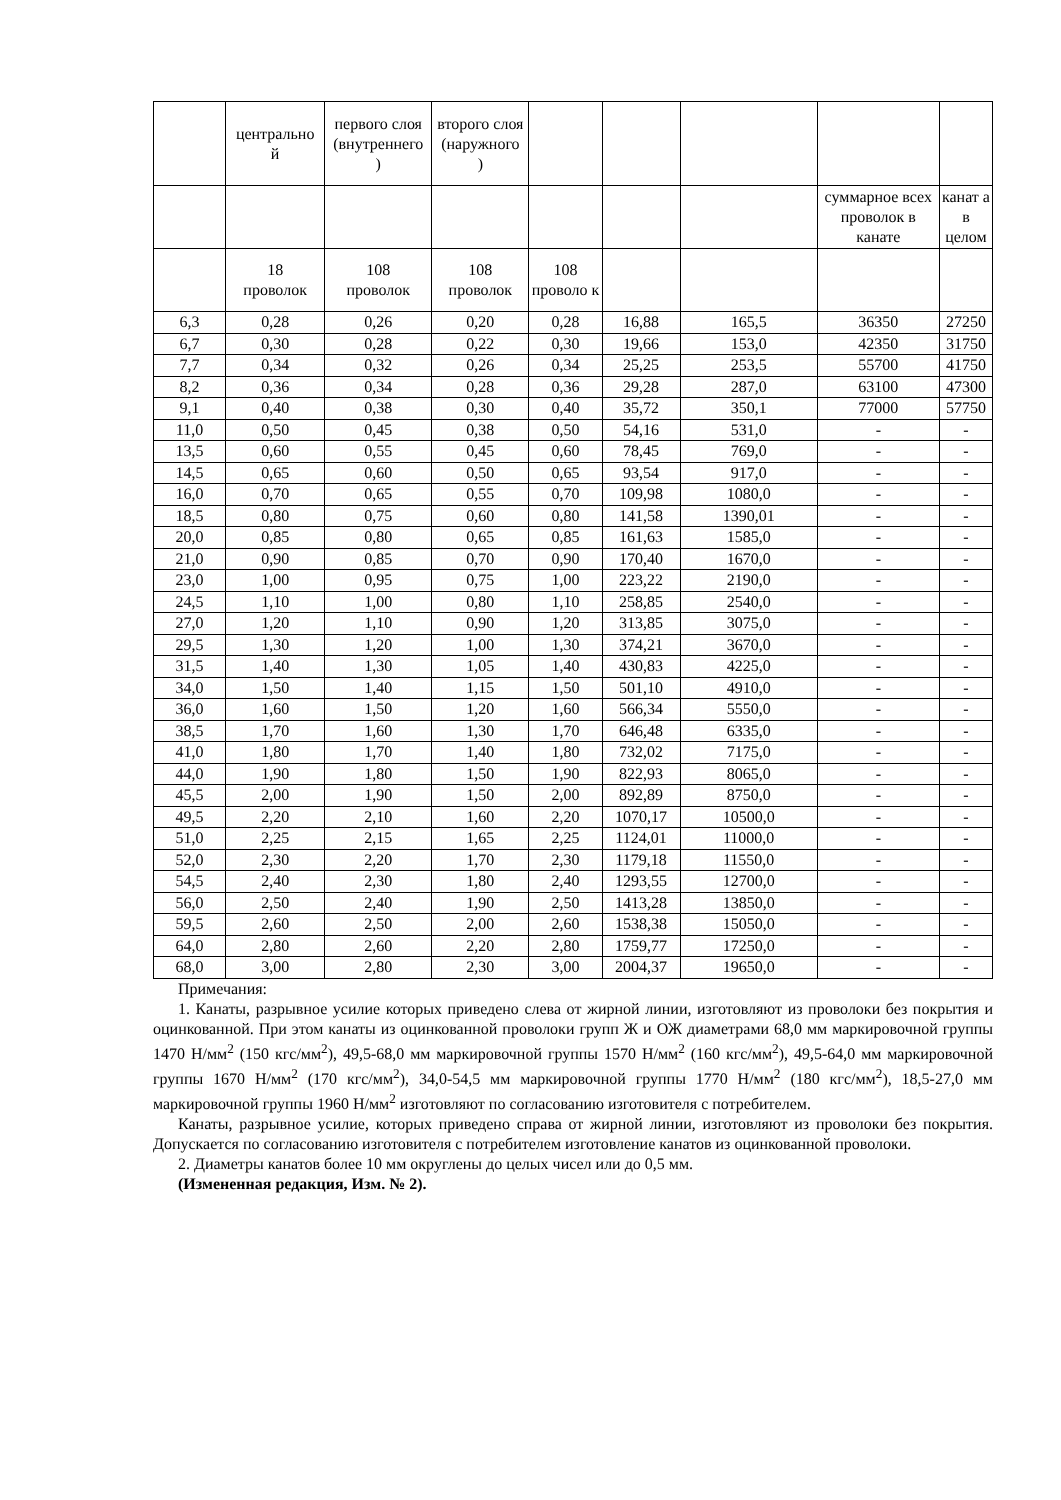| | центрально й | первого слоя (внутреннего ) | второго слоя (наружного ) | | | | | |
| --- | --- | --- | --- | --- | --- | --- | --- | --- |
| | | | | | | | суммарное всех проволок в канате | канат а в целом |
| | 18 проволок | 108 проволок | 108 проволок | 108 проволо к | | | | |
| 6,3 | 0,28 | 0,26 | 0,20 | 0,28 | 16,88 | 165,5 | 36350 | 27250 |
| 6,7 | 0,30 | 0,28 | 0,22 | 0,30 | 19,66 | 153,0 | 42350 | 31750 |
| 7,7 | 0,34 | 0,32 | 0,26 | 0,34 | 25,25 | 253,5 | 55700 | 41750 |
| 8,2 | 0,36 | 0,34 | 0,28 | 0,36 | 29,28 | 287,0 | 63100 | 47300 |
| 9,1 | 0,40 | 0,38 | 0,30 | 0,40 | 35,72 | 350,1 | 77000 | 57750 |
| 11,0 | 0,50 | 0,45 | 0,38 | 0,50 | 54,16 | 531,0 | - | - |
| 13,5 | 0,60 | 0,55 | 0,45 | 0,60 | 78,45 | 769,0 | - | - |
| 14,5 | 0,65 | 0,60 | 0,50 | 0,65 | 93,54 | 917,0 | - | - |
| 16,0 | 0,70 | 0,65 | 0,55 | 0,70 | 109,98 | 1080,0 | - | - |
| 18,5 | 0,80 | 0,75 | 0,60 | 0,80 | 141,58 | 1390,01 | - | - |
| 20,0 | 0,85 | 0,80 | 0,65 | 0,85 | 161,63 | 1585,0 | - | - |
| 21,0 | 0,90 | 0,85 | 0,70 | 0,90 | 170,40 | 1670,0 | - | - |
| 23,0 | 1,00 | 0,95 | 0,75 | 1,00 | 223,22 | 2190,0 | - | - |
| 24,5 | 1,10 | 1,00 | 0,80 | 1,10 | 258,85 | 2540,0 | - | - |
| 27,0 | 1,20 | 1,10 | 0,90 | 1,20 | 313,85 | 3075,0 | - | - |
| 29,5 | 1,30 | 1,20 | 1,00 | 1,30 | 374,21 | 3670,0 | - | - |
| 31,5 | 1,40 | 1,30 | 1,05 | 1,40 | 430,83 | 4225,0 | - | - |
| 34,0 | 1,50 | 1,40 | 1,15 | 1,50 | 501,10 | 4910,0 | - | - |
| 36,0 | 1,60 | 1,50 | 1,20 | 1,60 | 566,34 | 5550,0 | - | - |
| 38,5 | 1,70 | 1,60 | 1,30 | 1,70 | 646,48 | 6335,0 | - | - |
| 41,0 | 1,80 | 1,70 | 1,40 | 1,80 | 732,02 | 7175,0 | - | - |
| 44,0 | 1,90 | 1,80 | 1,50 | 1,90 | 822,93 | 8065,0 | - | - |
| 45,5 | 2,00 | 1,90 | 1,50 | 2,00 | 892,89 | 8750,0 | - | - |
| 49,5 | 2,20 | 2,10 | 1,60 | 2,20 | 1070,17 | 10500,0 | - | - |
| 51,0 | 2,25 | 2,15 | 1,65 | 2,25 | 1124,01 | 11000,0 | - | - |
| 52,0 | 2,30 | 2,20 | 1,70 | 2,30 | 1179,18 | 11550,0 | - | - |
| 54,5 | 2,40 | 2,30 | 1,80 | 2,40 | 1293,55 | 12700,0 | - | - |
| 56,0 | 2,50 | 2,40 | 1,90 | 2,50 | 1413,28 | 13850,0 | - | - |
| 59,5 | 2,60 | 2,50 | 2,00 | 2,60 | 1538,38 | 15050,0 | - | - |
| 64,0 | 2,80 | 2,60 | 2,20 | 2,80 | 1759,77 | 17250,0 | - | - |
| 68,0 | 3,00 | 2,80 | 2,30 | 3,00 | 2004,37 | 19650,0 | - | - |
Примечания:
1. Канаты, разрывное усилие которых приведено слева от жирной линии, изготовляют из проволоки без покрытия и оцинкованной. При этом канаты из оцинкованной проволоки групп Ж и ОЖ диаметрами 68,0 мм маркировочной группы 1470 Н/мм<sup>2</sup> (150 кгс/мм<sup>2</sup>), 49,5-68,0 мм маркировочной группы 1570 Н/мм<sup>2</sup> (160 кгс/мм<sup>2</sup>), 49,5-64,0 мм маркировочной группы 1670 Н/мм<sup>2</sup> (170 кгс/мм<sup>2</sup>), 34,0-54,5 мм маркировочной группы 1770 Н/мм<sup>2</sup> (180 кгс/мм<sup>2</sup>), 18,5-27,0 мм маркировочной группы 1960 Н/мм<sup>2</sup> изготовляют по согласованию изготовителя с потребителем.
Канаты, разрывное усилие, которых приведено справа от жирной линии, изготовляют из проволоки без покрытия. Допускается по согласованию изготовителя с потребителем изготовление канатов из оцинкованной проволоки.
2. Диаметры канатов более 10 мм округлены до целых чисел или до 0,5 мм.
(Измененная редакция, Изм. № 2).